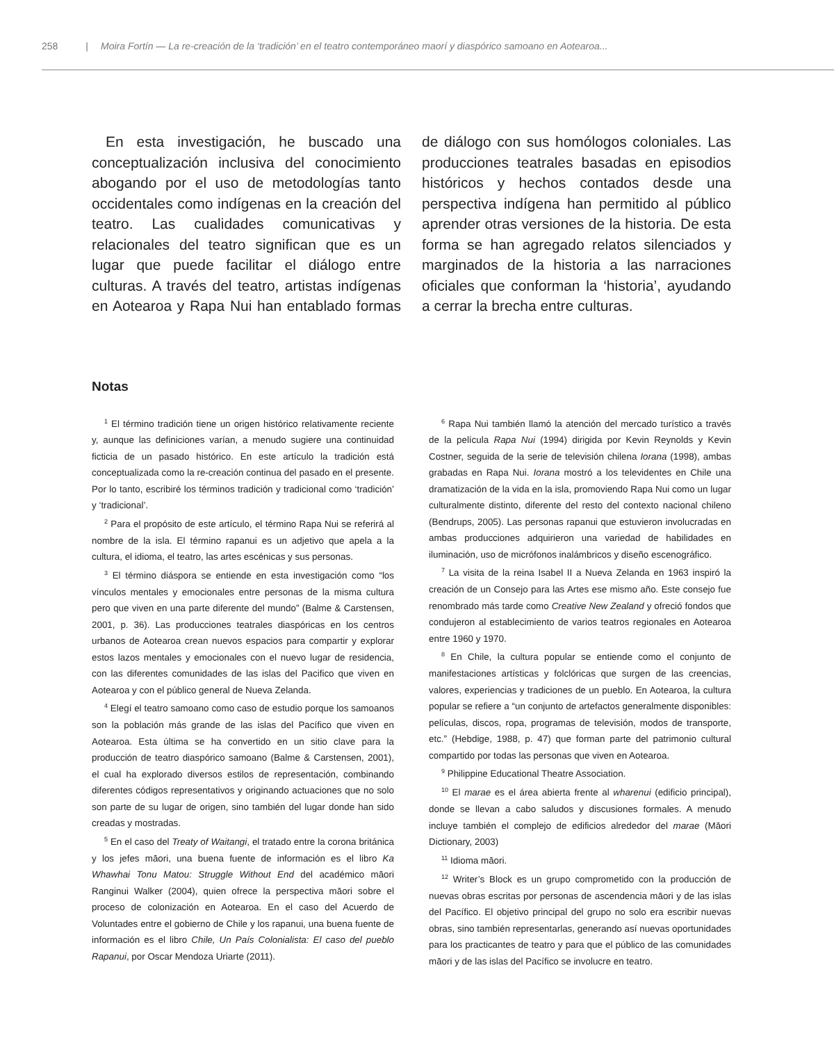258 | Moira Fortín — La re-creación de la ‘tradición’ en el teatro contemporáneo maorí y diaspórico samoano en Aotearoa...
En esta investigación, he buscado una conceptualización inclusiva del conocimiento abogando por el uso de metodologías tanto occidentales como indígenas en la creación del teatro. Las cualidades comunicativas y relacionales del teatro significan que es un lugar que puede facilitar el diálogo entre culturas. A través del teatro, artistas indígenas en Aotearoa y Rapa Nui han entablado formas de diálogo con sus homólogos coloniales. Las producciones teatrales basadas en episodios históricos y hechos contados desde una perspectiva indígena han permitido al público aprender otras versiones de la historia. De esta forma se han agregado relatos silenciados y marginados de la historia a las narraciones oficiales que conforman la ‘historia’, ayudando a cerrar la brecha entre culturas.
Notas
<sup>1</sup> El término tradición tiene un origen histórico relativamente reciente y, aunque las definiciones varían, a menudo sugiere una continuidad ficticia de un pasado histórico. En este artículo la tradición está conceptualizada como la re-creación continua del pasado en el presente. Por lo tanto, escribiré los términos tradición y tradicional como ‘tradición’ y ‘tradicional’.
<sup>2</sup> Para el propósito de este artículo, el término Rapa Nui se referirá al nombre de la isla. El término rapanui es un adjetivo que apela a la cultura, el idioma, el teatro, las artes escénicas y sus personas.
<sup>3</sup> El término diáspora se entiende en esta investigación como “los vínculos mentales y emocionales entre personas de la misma cultura pero que viven en una parte diferente del mundo” (Balme & Carstensen, 2001, p. 36). Las producciones teatrales diaspóricas en los centros urbanos de Aotearoa crean nuevos espacios para compartir y explorar estos lazos mentales y emocionales con el nuevo lugar de residencia, con las diferentes comunidades de las islas del Pacifico que viven en Aotearoa y con el público general de Nueva Zelanda.
<sup>4</sup> Elegí el teatro samoano como caso de estudio porque los samoanos son la población más grande de las islas del Pacífico que viven en Aotearoa. Esta última se ha convertido en un sitio clave para la producción de teatro diaspórico samoano (Balme & Carstensen, 2001), el cual ha explorado diversos estilos de representación, combinando diferentes códigos representativos y originando actuaciones que no solo son parte de su lugar de origen, sino también del lugar donde han sido creadas y mostradas.
<sup>5</sup> En el caso del Treaty of Waitangi, el tratado entre la corona británica y los jefes māori, una buena fuente de información es el libro Ka Whawhai Tonu Matou: Struggle Without End del académico māori Ranginui Walker (2004), quien ofrece la perspectiva māori sobre el proceso de colonización en Aotearoa. En el caso del Acuerdo de Voluntades entre el gobierno de Chile y los rapanui, una buena fuente de información es el libro Chile, Un País Colonialista: El caso del pueblo Rapanui, por Oscar Mendoza Uriarte (2011).
<sup>6</sup> Rapa Nui también llamó la atención del mercado turístico a través de la película Rapa Nui (1994) dirigida por Kevin Reynolds y Kevin Costner, seguida de la serie de televisión chilena Iorana (1998), ambas grabadas en Rapa Nui. Iorana mostró a los televidentes en Chile una dramatización de la vida en la isla, promoviendo Rapa Nui como un lugar culturalmente distinto, diferente del resto del contexto nacional chileno (Bendrups, 2005). Las personas rapanui que estuvieron involucradas en ambas producciones adquirieron una variedad de habilidades en iluminación, uso de micrófonos inalámbricos y diseño escenográfico.
<sup>7</sup> La visita de la reina Isabel II a Nueva Zelanda en 1963 inspiró la creación de un Consejo para las Artes ese mismo año. Este consejo fue renombrado más tarde como Creative New Zealand y ofreció fondos que condujeron al establecimiento de varios teatros regionales en Aotearoa entre 1960 y 1970.
<sup>8</sup> En Chile, la cultura popular se entiende como el conjunto de manifestaciones artísticas y folclóricas que surgen de las creencias, valores, experiencias y tradiciones de un pueblo. En Aotearoa, la cultura popular se refiere a “un conjunto de artefactos generalmente disponibles: películas, discos, ropa, programas de televisión, modos de transporte, etc.” (Hebdige, 1988, p. 47) que forman parte del patrimonio cultural compartido por todas las personas que viven en Aotearoa.
<sup>9</sup> Philippine Educational Theatre Association.
<sup>10</sup> El marae es el área abierta frente al wharenui (edificio principal), donde se llevan a cabo saludos y discusiones formales. A menudo incluye también el complejo de edificios alrededor del marae (Māori Dictionary, 2003)
<sup>11</sup> Idioma māori.
<sup>12</sup> Writer’s Block es un grupo comprometido con la producción de nuevas obras escritas por personas de ascendencia māori y de las islas del Pacífico. El objetivo principal del grupo no solo era escribir nuevas obras, sino también representarlas, generando así nuevas oportunidades para los practicantes de teatro y para que el público de las comunidades māori y de las islas del Pacífico se involucre en teatro.